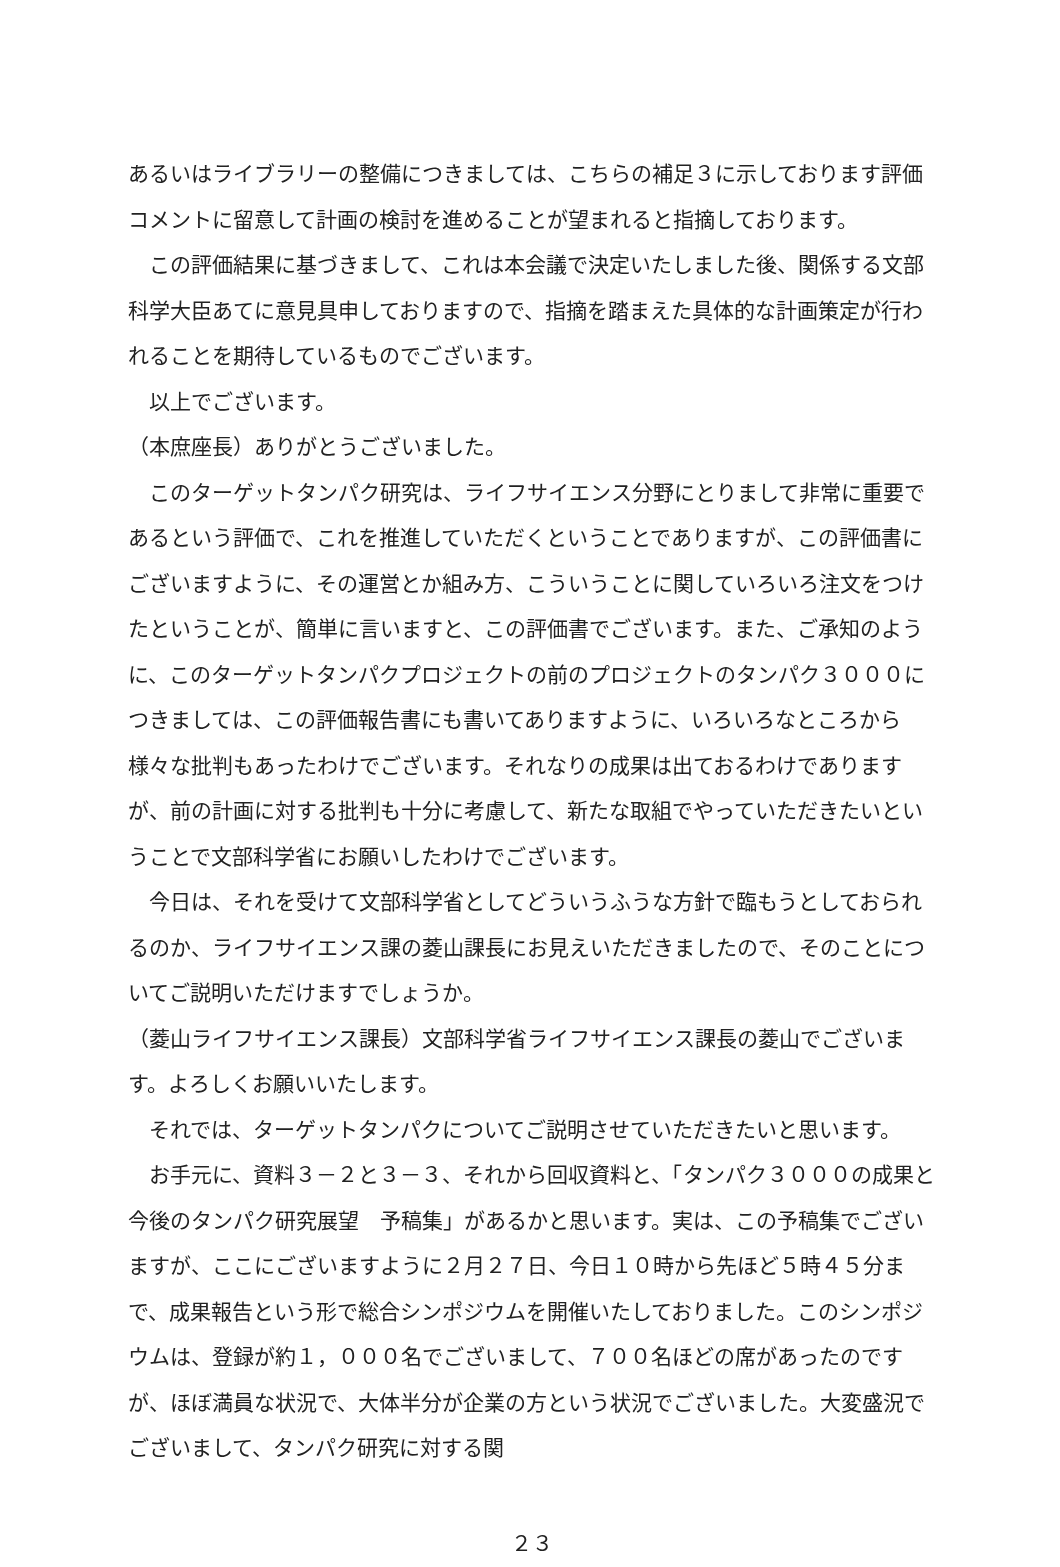あるいはライブラリーの整備につきましては、こちらの補足３に示しております評価コメントに留意して計画の検討を進めることが望まれると指摘しております。
この評価結果に基づきまして、これは本会議で決定いたしました後、関係する文部科学大臣あてに意見具申しておりますので、指摘を踏まえた具体的な計画策定が行われることを期待しているものでございます。
以上でございます。
（本庶座長）ありがとうございました。
このターゲットタンパク研究は、ライフサイエンス分野にとりまして非常に重要であるという評価で、これを推進していただくということでありますが、この評価書にございますように、その運営とか組み方、こういうことに関していろいろ注文をつけたということが、簡単に言いますと、この評価書でございます。また、ご承知のように、このターゲットタンパクプロジェクトの前のプロジェクトのタンパク３０００につきましては、この評価報告書にも書いてありますように、いろいろなところから様々な批判もあったわけでございます。それなりの成果は出ておるわけでありますが、前の計画に対する批判も十分に考慮して、新たな取組でやっていただきたいということで文部科学省にお願いしたわけでございます。
今日は、それを受けて文部科学省としてどういうふうな方針で臨もうとしておられるのか、ライフサイエンス課の菱山課長にお見えいただきましたので、そのことについてご説明いただけますでしょうか。
（菱山ライフサイエンス課長）文部科学省ライフサイエンス課長の菱山でございます。よろしくお願いいたします。
それでは、ターゲットタンパクについてご説明させていただきたいと思います。
お手元に、資料３－２と３－３、それから回収資料と、「タンパク３０００の成果と今後のタンパク研究展望　予稿集」があるかと思います。実は、この予稿集でございますが、ここにございますように２月２７日、今日１０時から先ほど５時４５分まで、成果報告という形で総合シンポジウムを開催いたしておりました。このシンポジウムは、登録が約１，０００名でございまして、７００名ほどの席があったのですが、ほぼ満員な状況で、大体半分が企業の方という状況でございました。大変盛況でございまして、タンパク研究に対する関
２３